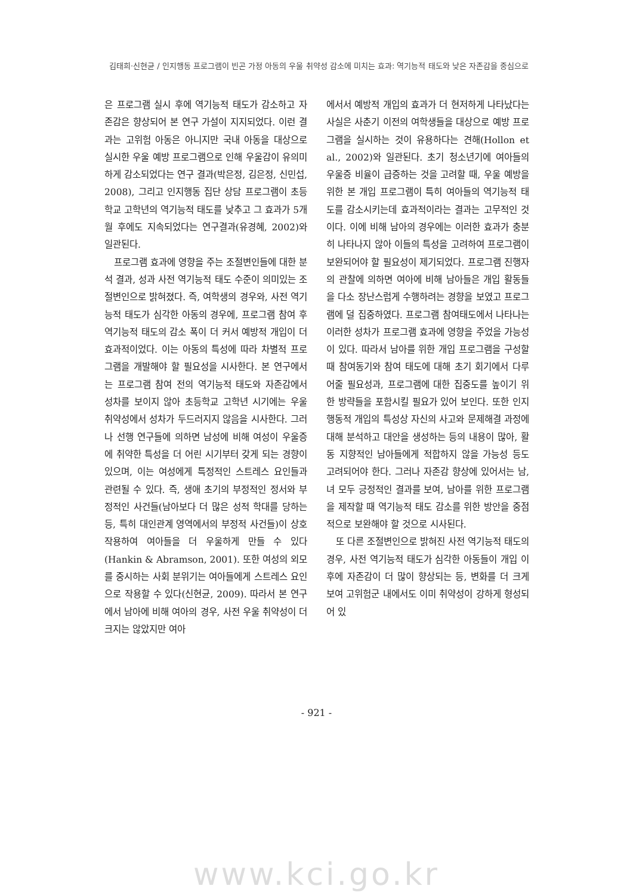김태희·신현균 / 인지행동 프로그램이 빈곤 가정 아동의 우울 취약성 감소에 미치는 효과: 역기능적 태도와 낮은 자존감을 중심으로
은 프로그램 실시 후에 역기능적 태도가 감소하고 자존감은 향상되어 본 연구 가설이 지지되었다. 이런 결과는 고위험 아동은 아니지만 국내 아동을 대상으로 실시한 우울 예방 프로그램으로 인해 우울감이 유의미하게 감소되었다는 연구 결과(박은정, 김은정, 신민섭, 2008), 그리고 인지행동 집단 상담 프로그램이 초등학교 고학년의 역기능적 태도를 낮추고 그 효과가 5개월 후에도 지속되었다는 연구결과(유경혜, 2002)와 일관된다.
프로그램 효과에 영향을 주는 조절변인들에 대한 분석 결과, 성과 사전 역기능적 태도 수준이 의미있는 조절변인으로 밝혀졌다. 즉, 여학생의 경우와, 사전 역기능적 태도가 심각한 아동의 경우에, 프로그램 참여 후 역기능적 태도의 감소 폭이 더 커서 예방적 개입이 더 효과적이었다. 이는 아동의 특성에 따라 차별적 프로그램을 개발해야 할 필요성을 시사한다. 본 연구에서는 프로그램 참여 전의 역기능적 태도와 자존감에서 성차를 보이지 않아 초등학교 고학년 시기에는 우울 취약성에서 성차가 두드러지지 않음을 시사한다. 그러나 선행 연구들에 의하면 남성에 비해 여성이 우울증에 취약한 특성을 더 어린 시기부터 갖게 되는 경향이 있으며, 이는 여성에게 특정적인 스트레스 요인들과 관련될 수 있다. 즉, 생애 초기의 부정적인 정서와 부정적인 사건들(남아보다 더 많은 성적 학대를 당하는 등, 특히 대인관계 영역에서의 부정적 사건들)이 상호작용하여 여아들을 더 우울하게 만들 수 있다(Hankin & Abramson, 2001). 또한 여성의 외모를 중시하는 사회 분위기는 여아들에게 스트레스 요인으로 작용할 수 있다(신현균, 2009). 따라서 본 연구에서 남아에 비해 여아의 경우, 사전 우울 취약성이 더 크지는 않았지만 여아
에서서 예방적 개입의 효과가 더 현저하게 나타났다는 사실은 사춘기 이전의 여학생들을 대상으로 예방 프로그램을 실시하는 것이 유용하다는 견해(Hollon et al., 2002)와 일관된다. 초기 청소년기에 여아들의 우울증 비율이 급증하는 것을 고려할 때, 우울 예방을 위한 본 개입 프로그램이 특히 여아들의 역기능적 태도를 감소시키는데 효과적이라는 결과는 고무적인 것이다. 이에 비해 남아의 경우에는 이러한 효과가 충분히 나타나지 않아 이들의 특성을 고려하여 프로그램이 보완되어야 할 필요성이 제기되었다. 프로그램 진행자의 관찰에 의하면 여아에 비해 남아들은 개입 활동들을 다소 장난스럽게 수행하려는 경향을 보였고 프로그램에 덜 집중하였다. 프로그램 참여태도에서 나타나는 이러한 성차가 프로그램 효과에 영향을 주었을 가능성이 있다. 따라서 남아를 위한 개입 프로그램을 구성할 때 참여동기와 참여 태도에 대해 초기 회기에서 다루어줄 필요성과, 프로그램에 대한 집중도를 높이기 위한 방략들을 포함시킬 필요가 있어 보인다. 또한 인지행동적 개입의 특성상 자신의 사고와 문제해결 과정에 대해 분석하고 대안을 생성하는 등의 내용이 많아, 활동 지향적인 남아들에게 적합하지 않을 가능성 등도 고려되어야 한다. 그러나 자존감 향상에 있어서는 남, 녀 모두 긍정적인 결과를 보여, 남아를 위한 프로그램을 제작할 때 역기능적 태도 감소를 위한 방안을 중점적으로 보완해야 할 것으로 시사된다.
또 다른 조절변인으로 밝혀진 사전 역기능적 태도의 경우, 사전 역기능적 태도가 심각한 아동들이 개입 이후에 자존감이 더 많이 향상되는 등, 변화를 더 크게 보여 고위험군 내에서도 이미 취약성이 강하게 형성되어 있
- 921 -
www.kci.go.kr